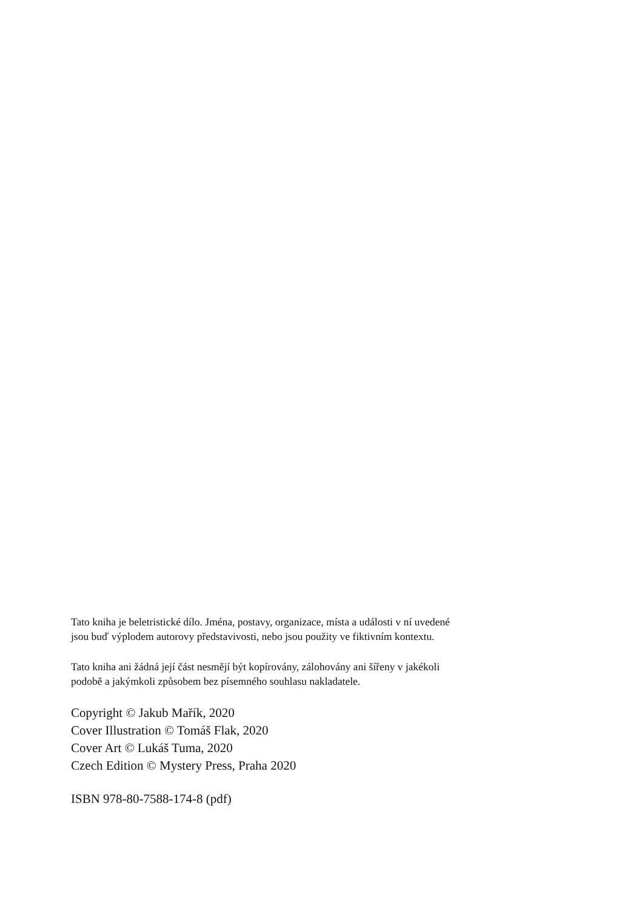Tato kniha je beletristické dílo. Jména, postavy, organizace, místa a události v ní uvedené
jsou buď výplodem autorovy představivosti, nebo jsou použity ve fiktivním kontextu.
Tato kniha ani žádná její část nesmějí být kopírovány, zálohovány ani šířeny v jakékoli
podobě a jakýmkoli způsobem bez písemného souhlasu nakladatele.
Copyright © Jakub Mařík, 2020
Cover Illustration © Tomáš Flak, 2020
Cover Art © Lukáš Tuma, 2020
Czech Edition © Mystery Press, Praha 2020
ISBN 978-80-7588-174-8 (pdf)